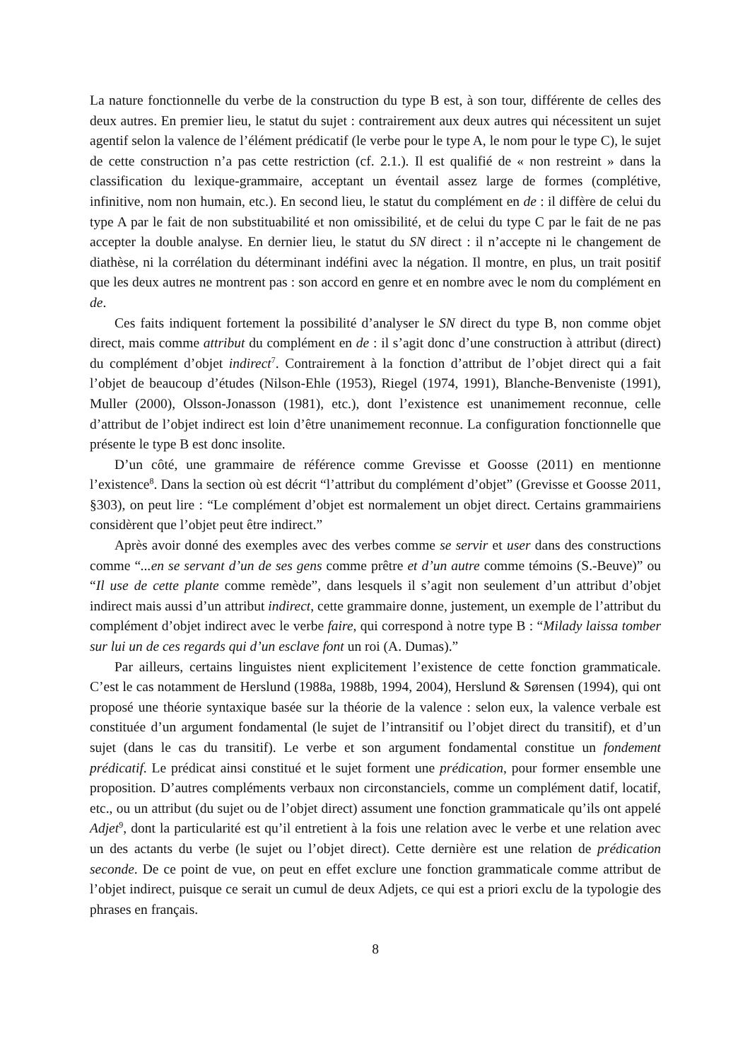La nature fonctionnelle du verbe de la construction du type B est, à son tour, différente de celles des deux autres. En premier lieu, le statut du sujet : contrairement aux deux autres qui nécessitent un sujet agentif selon la valence de l’élément prédicatif (le verbe pour le type A, le nom pour le type C), le sujet de cette construction n’a pas cette restriction (cf. 2.1.). Il est qualifié de « non restreint » dans la classification du lexique-grammaire, acceptant un éventail assez large de formes (complétive, infinitive, nom non humain, etc.). En second lieu, le statut du complément en de : il diffère de celui du type A par le fait de non substituabilité et non omissibilité, et de celui du type C par le fait de ne pas accepter la double analyse. En dernier lieu, le statut du SN direct : il n’accepte ni le changement de diathèse, ni la corrélation du déterminant indéfini avec la négation. Il montre, en plus, un trait positif que les deux autres ne montrent pas : son accord en genre et en nombre avec le nom du complément en de.
Ces faits indiquent fortement la possibilité d’analyser le SN direct du type B, non comme objet direct, mais comme attribut du complément en de : il s’agit donc d’une construction à attribut (direct) du complément d’objet indirect<sup>7</sup>. Contrairement à la fonction d’attribut de l’objet direct qui a fait l’objet de beaucoup d’études (Nilson-Ehle (1953), Riegel (1974, 1991), Blanche-Benveniste (1991), Muller (2000), Olsson-Jonasson (1981), etc.), dont l’existence est unanimement reconnue, celle d’attribut de l’objet indirect est loin d’être unanimement reconnue. La configuration fonctionnelle que présente le type B est donc insolite.
D’un côté, une grammaire de référence comme Grevisse et Goosse (2011) en mentionne l’existence<sup>8</sup>. Dans la section où est décrit “l’attribut du complément d’objet” (Grevisse et Goosse 2011, §303), on peut lire : “Le complément d’objet est normalement un objet direct. Certains grammairiens considèrent que l’objet peut être indirect.”
Après avoir donné des exemples avec des verbes comme se servir et user dans des constructions comme “...en se servant d’un de ses gens comme prêtre et d’un autre comme témoins (S.-Beuve)” ou “Il use de cette plante comme remède”, dans lesquels il s’agit non seulement d’un attribut d’objet indirect mais aussi d’un attribut indirect, cette grammaire donne, justement, un exemple de l’attribut du complément d’objet indirect avec le verbe faire, qui correspond à notre type B : “Milady laissa tomber sur lui un de ces regards qui d’un esclave font un roi (A. Dumas).”
Par ailleurs, certains linguistes nient explicitement l’existence de cette fonction grammaticale. C’est le cas notamment de Herslund (1988a, 1988b, 1994, 2004), Herslund & Sørensen (1994), qui ont proposé une théorie syntaxique basée sur la théorie de la valence : selon eux, la valence verbale est constituée d’un argument fondamental (le sujet de l’intransitif ou l’objet direct du transitif), et d’un sujet (dans le cas du transitif). Le verbe et son argument fondamental constitue un fondement prédicatif. Le prédicat ainsi constitué et le sujet forment une prédication, pour former ensemble une proposition. D’autres compléments verbaux non circonstanciels, comme un complément datif, locatif, etc., ou un attribut (du sujet ou de l’objet direct) assument une fonction grammaticale qu’ils ont appelé Adjet<sup>9</sup>, dont la particularité est qu’il entretient à la fois une relation avec le verbe et une relation avec un des actants du verbe (le sujet ou l’objet direct). Cette dernière est une relation de prédication seconde. De ce point de vue, on peut en effet exclure une fonction grammaticale comme attribut de l’objet indirect, puisque ce serait un cumul de deux Adjets, ce qui est a priori exclu de la typologie des phrases en français.
8